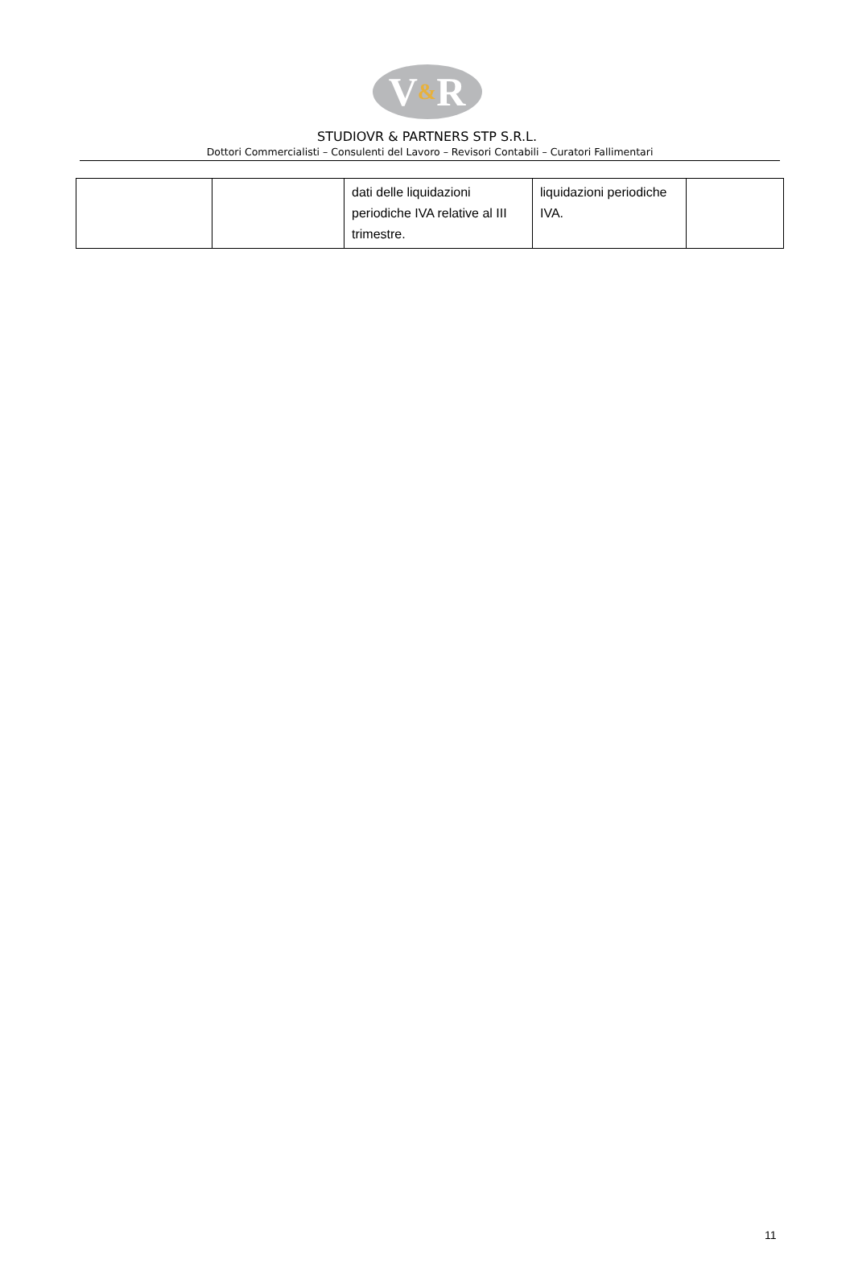V & R
STUDIOVR & PARTNERS STP S.R.L.
Dottori Commercialisti – Consulenti del Lavoro – Revisori Contabili – Curatori Fallimentari
| | | dati delle liquidazioni periodiche IVA relative al III trimestre. | liquidazioni periodiche IVA. | |
11